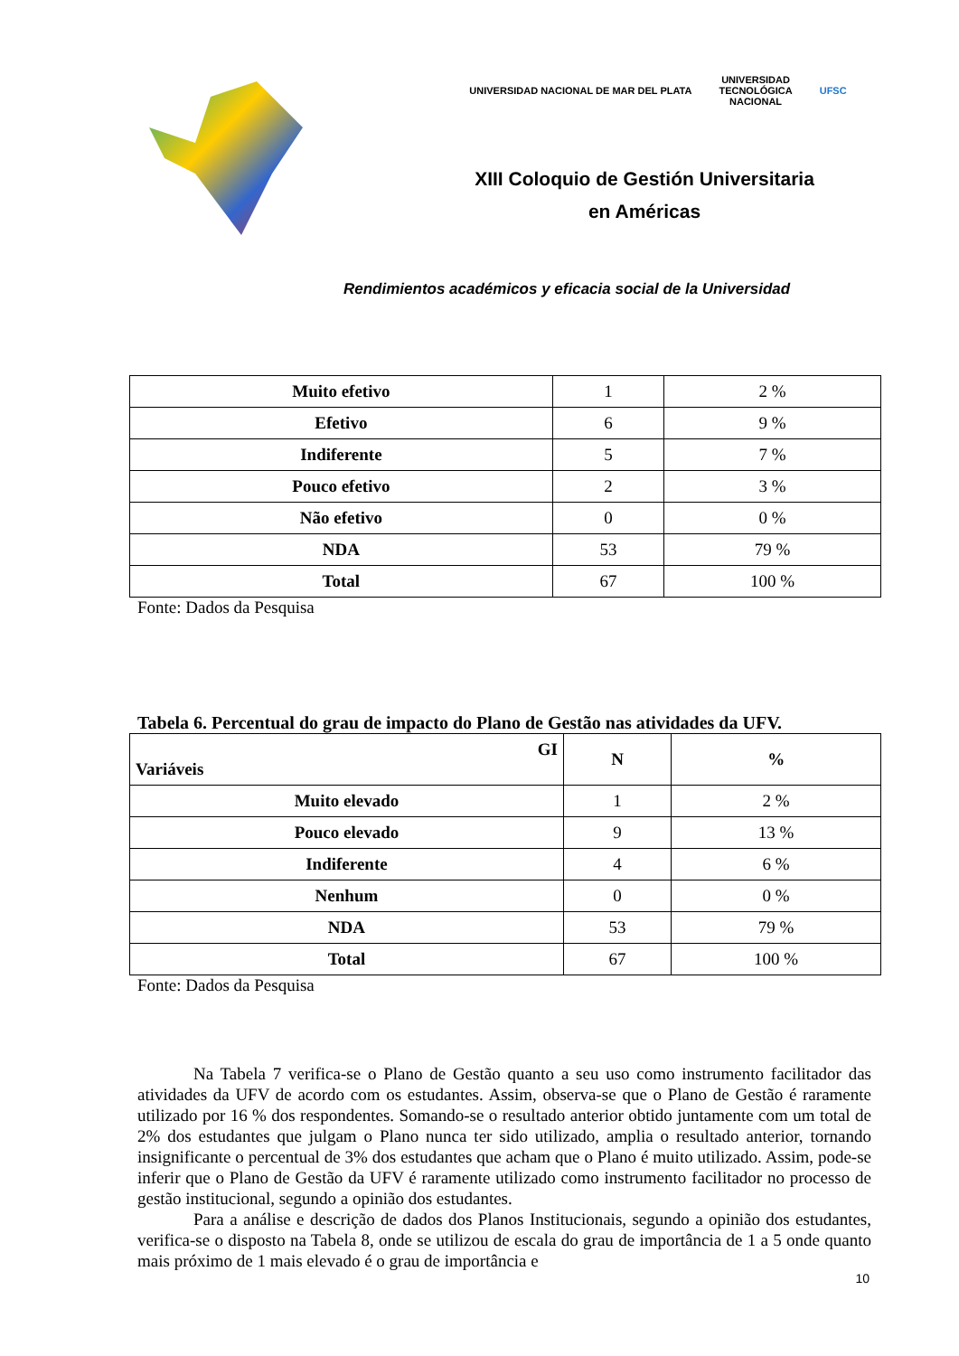UNIVERSIDAD NACIONAL DE MAR DEL PLATA UNIVERSIDAD
TECNOLÓGICA
NACIONAL UFSC
XIII Coloquio de Gestión Universitaria
en Américas
Rendimientos académicos y eficacia social de la Universidad
| Muito efetivo | 1 | 2 % |
| Efetivo | 6 | 9 % |
| Indiferente | 5 | 7 % |
| Pouco efetivo | 2 | 3 % |
| Não efetivo | 0 | 0 % |
| NDA | 53 | 79 % |
| Total | 67 | 100 % |
Fonte: Dados da Pesquisa
Tabela 6. Percentual do grau de impacto do Plano de Gestão nas atividades da UFV.
| GI Variáveis | N | % |
| --- | --- | --- |
| Muito elevado | 1 | 2 % |
| Pouco elevado | 9 | 13 % |
| Indiferente | 4 | 6 % |
| Nenhum | 0 | 0 % |
| NDA | 53 | 79 % |
| Total | 67 | 100 % |
Fonte: Dados da Pesquisa
Na Tabela 7 verifica-se o Plano de Gestão quanto a seu uso como instrumento facilitador das atividades da UFV de acordo com os estudantes. Assim, observa-se que o Plano de Gestão é raramente utilizado por 16 % dos respondentes. Somando-se o resultado anterior obtido juntamente com um total de 2% dos estudantes que julgam o Plano nunca ter sido utilizado, amplia o resultado anterior, tornando insignificante o percentual de 3% dos estudantes que acham que o Plano é muito utilizado. Assim, pode-se inferir que o Plano de Gestão da UFV é raramente utilizado como instrumento facilitador no processo de gestão institucional, segundo a opinião dos estudantes.
Para a análise e descrição de dados dos Planos Institucionais, segundo a opinião dos estudantes, verifica-se o disposto na Tabela 8, onde se utilizou de escala do grau de importância de 1 a 5 onde quanto mais próximo de 1 mais elevado é o grau de importância e
10